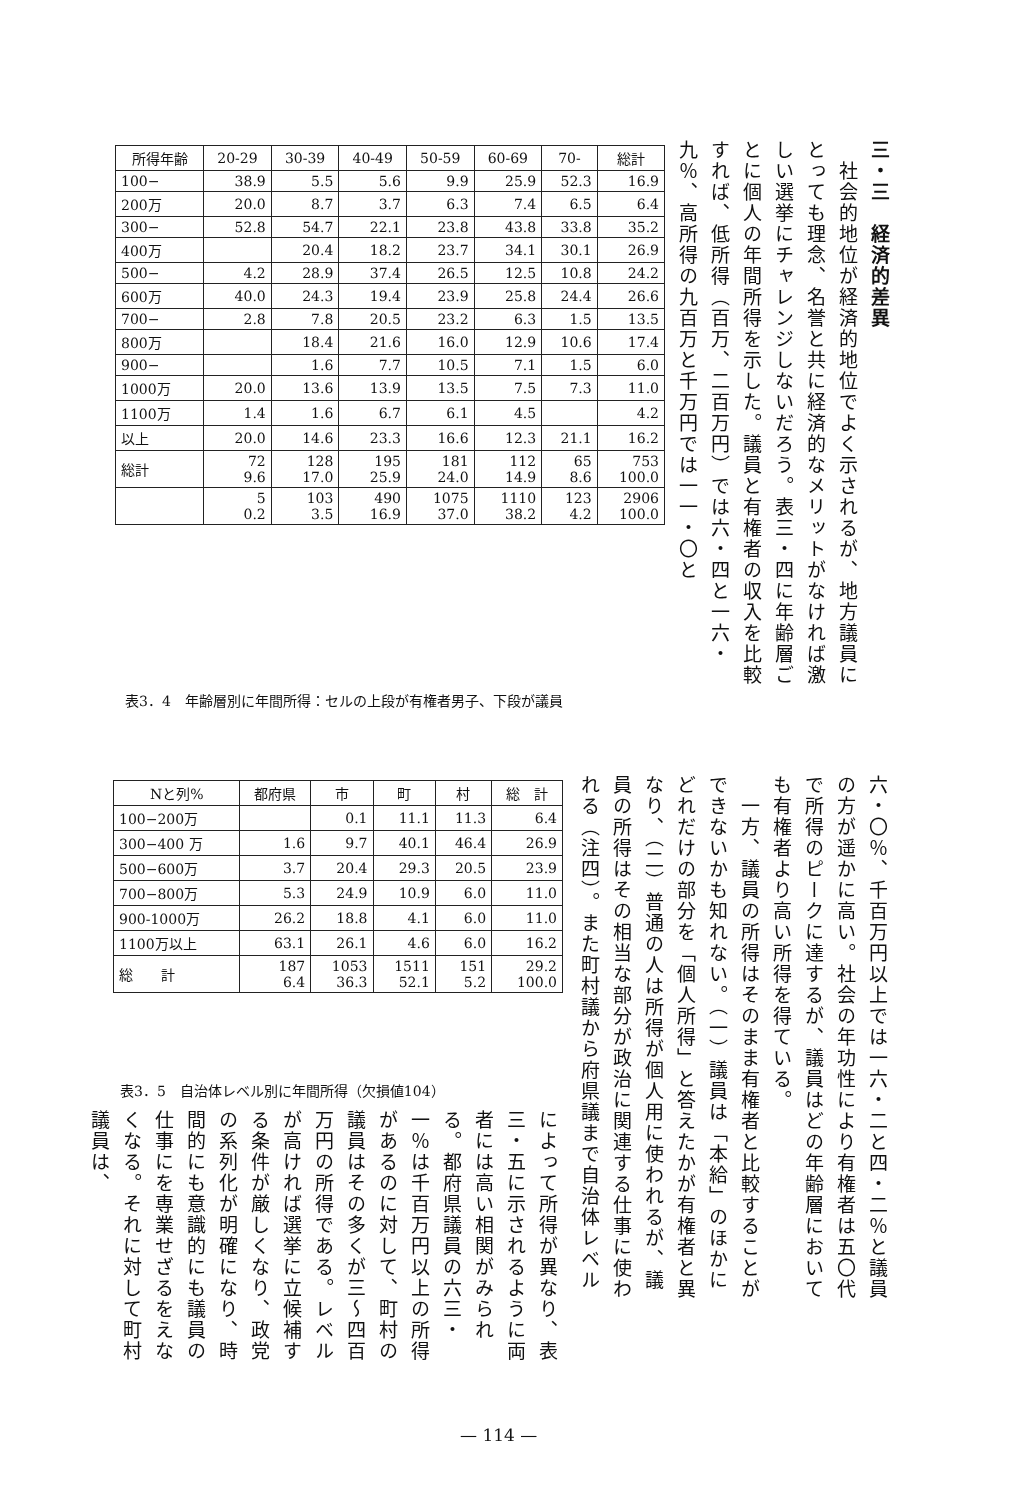三・三　経済的差異
　社会的地位が経済的地位でよく示されるが、地方議員にとっても理念、名誉と共に経済的なメリットがなければ激しい選挙にチャレンジしないだろう。表三・四に年齢層ごとに個人の年間所得を示した。議員と有権者の収入を比較すれば、低所得（百万、二百万円）では六・四と一六・九％、高所得の九百万と千万円では一一・〇と
| 所得年齢 | 20-29 | 30-39 | 40-49 | 50-59 | 60-69 | 70- | 総計 |
| --- | --- | --- | --- | --- | --- | --- | --- |
| 100− | 38.9 | 5.5 | 5.6 | 9.9 | 25.9 | 52.3 | 16.9 |
| 200万 | 20.0 | 8.7 | 3.7 | 6.3 | 7.4 | 6.5 | 6.4 |
| 300− | 52.8 | 54.7 | 22.1 | 23.8 | 43.8 | 33.8 | 35.2 |
| 400万 | | 20.4 | 18.2 | 23.7 | 34.1 | 30.1 | 26.9 |
| 500− | 4.2 | 28.9 | 37.4 | 26.5 | 12.5 | 10.8 | 24.2 |
| 600万 | 40.0 | 24.3 | 19.4 | 23.9 | 25.8 | 24.4 | 26.6 |
| 700− | 2.8 | 7.8 | 20.5 | 23.2 | 6.3 | 1.5 | 13.5 |
| 800万 | | 18.4 | 21.6 | 16.0 | 12.9 | 10.6 | 17.4 |
| 900− | | 1.6 | 7.7 | 10.5 | 7.1 | 1.5 | 6.0 |
| 1000万 | 20.0 | 13.6 | 13.9 | 13.5 | 7.5 | 7.3 | 11.0 |
| 1100万 | 1.4 | 1.6 | 6.7 | 6.1 | 4.5 | | 4.2 |
| 以上 | 20.0 | 14.6 | 23.3 | 16.6 | 12.3 | 21.1 | 16.2 |
| 総計 | 72 9.6 | 128 17.0 | 195 25.9 | 181 24.0 | 112 14.9 | 65 8.6 | 753 100.0 |
| | 5 0.2 | 103 3.5 | 490 16.9 | 1075 37.0 | 1110 38.2 | 123 4.2 | 2906 100.0 |
表3．4　年齢層別に年間所得：セルの上段が有権者男子、下段が議員
六・〇％、千百万円以上では一六・二と四・二％と議員の方が遥かに高い。社会の年功性により有権者は五〇代で所得のピークに達するが、議員はどの年齢層においても有権者より高い所得を得ている。
　一方、議員の所得はそのまま有権者と比較することができないかも知れない。（一）議員は「本給」のほかにどれだけの部分を「個人所得」と答えたかが有権者と異なり、（二）普通の人は所得が個人用に使われるが、議員の所得はその相当な部分が政治に関連する仕事に使われる（注四）。また町村議から府県議まで自治体レベル
| Nと列% | 都府県 | 市 | 町 | 村 | 総 計 |
| --- | --- | --- | --- | --- | --- |
| 100−200万 | | 0.1 | 11.1 | 11.3 | 6.4 |
| 300−400 万 | 1.6 | 9.7 | 40.1 | 46.4 | 26.9 |
| 500−600万 | 3.7 | 20.4 | 29.3 | 20.5 | 23.9 |
| 700−800万 | 5.3 | 24.9 | 10.9 | 6.0 | 11.0 |
| 900-1000万 | 26.2 | 18.8 | 4.1 | 6.0 | 11.0 |
| 1100万以上 | 63.1 | 26.1 | 4.6 | 6.0 | 16.2 |
| 総 計 | 187 6.4 | 1053 36.3 | 1511 52.1 | 151 5.2 | 29.2 100.0 |
表3．5　自治体レベル別に年間所得（欠損値104）
によって所得が異なり、表三・五に示されるように両者には高い相関がみられる。都府県議員の六三・一％は千百万円以上の所得があるのに対して、町村の議員はその多くが三〜四百万円の所得である。レベルが高ければ選挙に立候補する条件が厳しくなり、政党の系列化が明確になり、時間的にも意識的にも議員の仕事にを専業せざるをえなくなる。それに対して町村議員は、
— 114 —